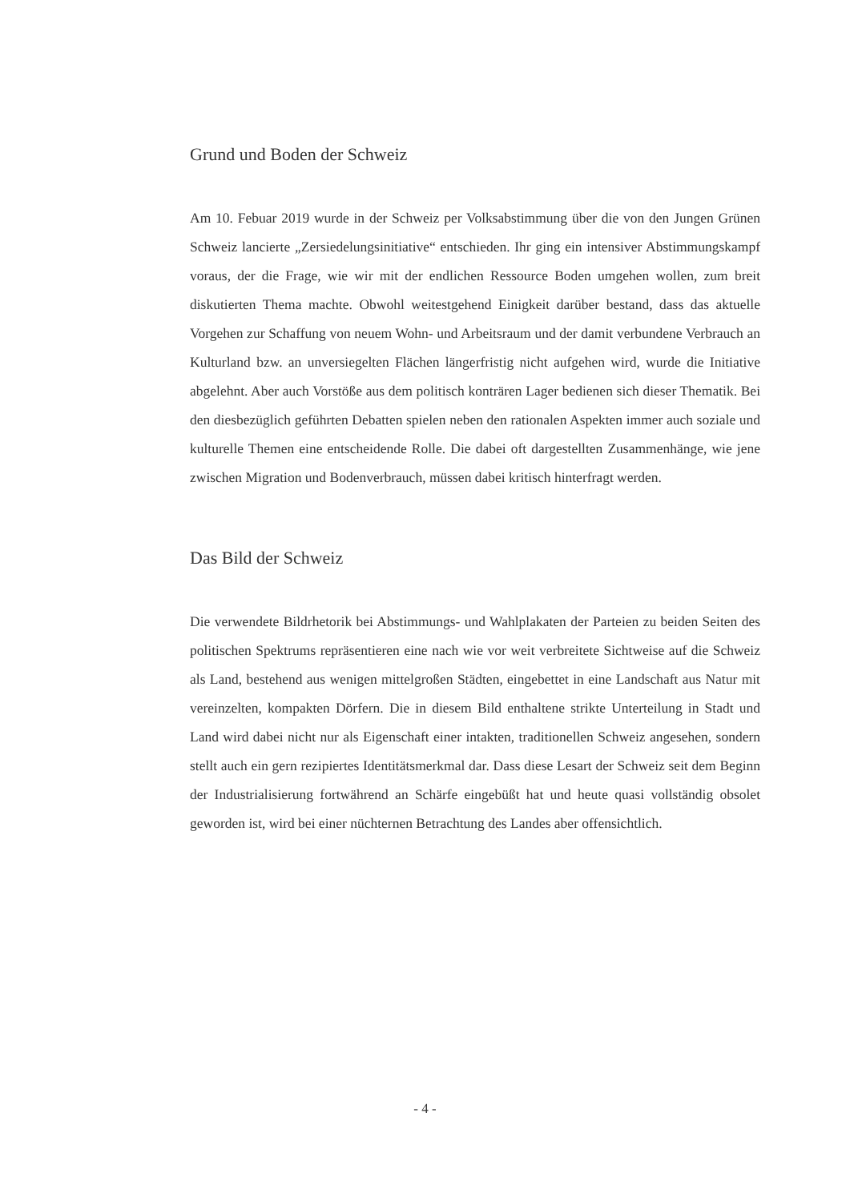Grund und Boden der Schweiz
Am 10. Febuar 2019 wurde in der Schweiz per Volksabstimmung über die von den Jungen Grünen Schweiz lancierte „Zersiedelungsinitiative“ entschieden. Ihr ging ein intensiver Abstimmungskampf voraus, der die Frage, wie wir mit der endlichen Ressource Boden umgehen wollen, zum breit diskutierten Thema machte. Obwohl weitestgehend Einigkeit darüber bestand, dass das aktuelle Vorgehen zur Schaffung von neuem Wohn- und Arbeitsraum und der damit verbundene Verbrauch an Kulturland bzw. an unversiegelten Flächen längerfristig nicht aufgehen wird, wurde die Initiative abgelehnt. Aber auch Vorstöße aus dem politisch konträren Lager bedienen sich dieser Thematik. Bei den diesbezüglich geführten Debatten spielen neben den rationalen Aspekten immer auch soziale und kulturelle Themen eine entscheidende Rolle. Die dabei oft dargestellten Zusammenhänge, wie jene zwischen Migration und Bodenverbrauch, müssen dabei kritisch hinterfragt werden.
Das Bild der Schweiz
Die verwendete Bildrhetorik bei Abstimmungs- und Wahlplakaten der Parteien zu beiden Seiten des politischen Spektrums repräsentieren eine nach wie vor weit verbreitete Sichtweise auf die Schweiz als Land, bestehend aus wenigen mittelgroßen Städten, eingebettet in eine Landschaft aus Natur mit vereinzelten, kompakten Dörfern. Die in diesem Bild enthaltene strikte Unterteilung in Stadt und Land wird dabei nicht nur als Eigenschaft einer intakten, traditionellen Schweiz angesehen, sondern stellt auch ein gern rezipiertes Identitätsmerkmal dar. Dass diese Lesart der Schweiz seit dem Beginn der Industrialisierung fortwährend an Schärfe eingebüßt hat und heute quasi vollständig obsolet geworden ist, wird bei einer nüchternen Betrachtung des Landes aber offensichtlich.
- 4 -